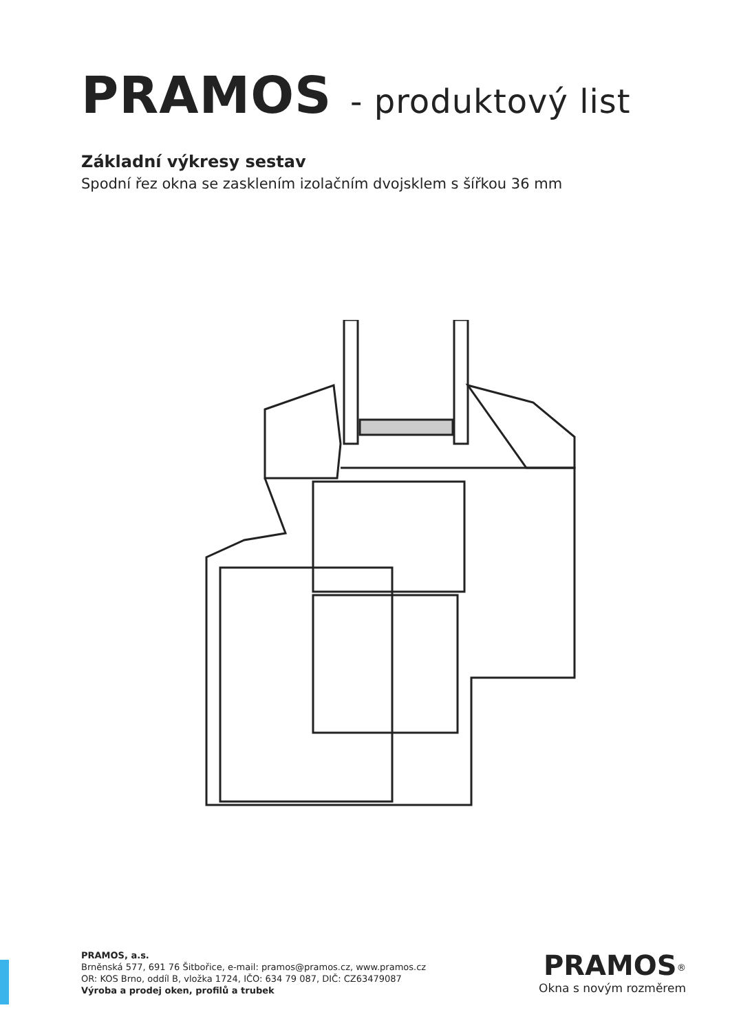PRAMOS - produktový list
Základní výkresy sestav
Spodní řez okna se zasklením izolačním dvojsklem s šířkou 36 mm
PRAMOS, a.s.
Brněnská 577, 691 76 Šitbořice, e-mail: pramos@pramos.cz, www.pramos.cz
OR: KOS Brno, oddíl B, vložka 1724, IČO: 634 79 087, DIČ: CZ63479087
Výroba a prodej oken, profilů a trubek
PRAMOS<sup>®</sup>
Okna s novým rozměrem